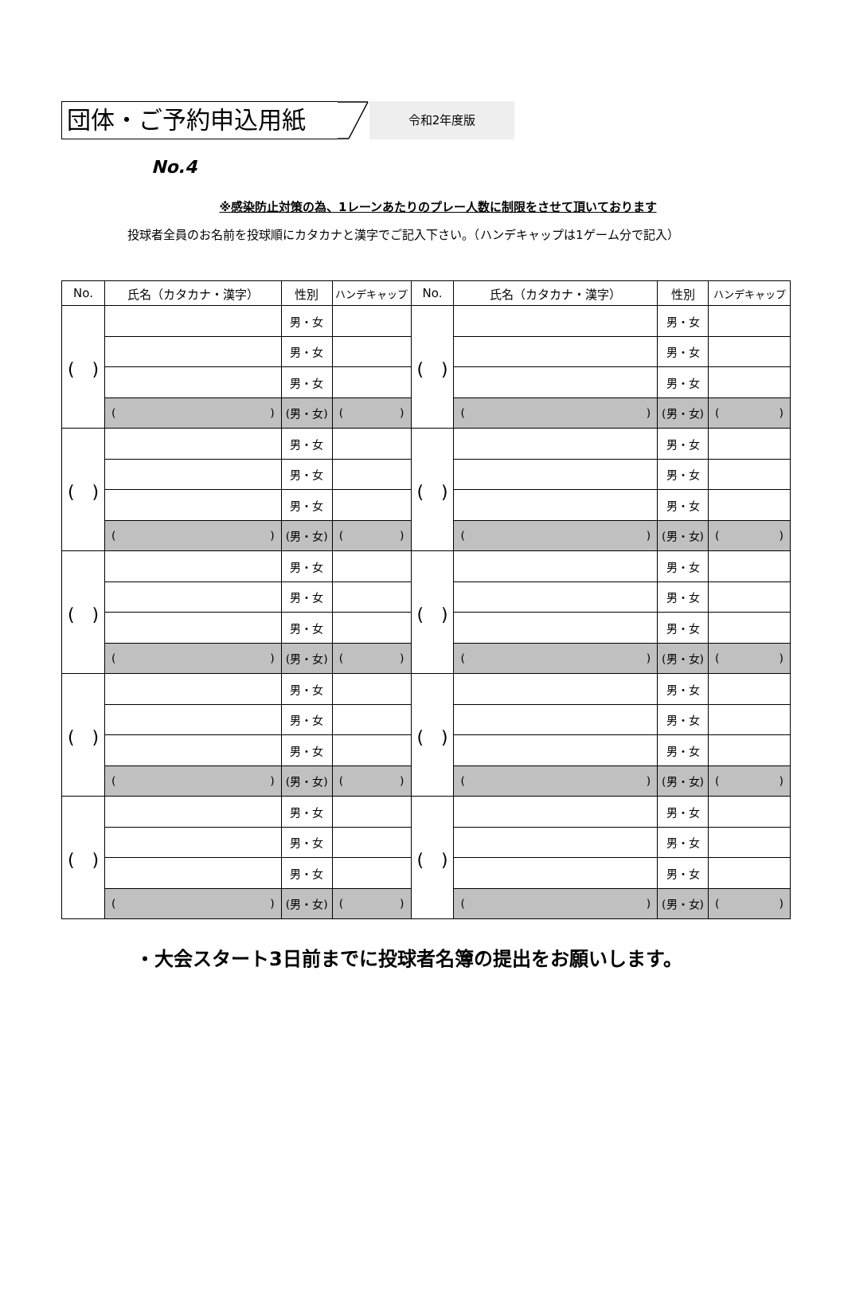団体・ご予約申込用紙
令和2年度版
No.4
※感染防止対策の為、1レーンあたりのプレー人数に制限をさせて頂いております
投球者全員のお名前を投球順にカタカナと漢字でご記入下さい。（ハンデキャップは1ゲーム分で記入）
| No. | 氏名（カタカナ・漢字） | 性別 | ハンデキャップ | No. | 氏名（カタカナ・漢字） | 性別 | ハンデキャップ |
| --- | --- | --- | --- | --- | --- | --- | --- |
| ( ) | | 男・女 | | ( ) | | 男・女 | |
| | | 男・女 | | | | 男・女 | |
| | | 男・女 | | | | 男・女 | |
| | ( ) | (男・女) | ( ) | | ( ) | (男・女) | ( ) |
| ( ) | | 男・女 | | ( ) | | 男・女 | |
| | | 男・女 | | | | 男・女 | |
| | | 男・女 | | | | 男・女 | |
| | ( ) | (男・女) | ( ) | | ( ) | (男・女) | ( ) |
| ( ) | | 男・女 | | ( ) | | 男・女 | |
| | | 男・女 | | | | 男・女 | |
| | | 男・女 | | | | 男・女 | |
| | ( ) | (男・女) | ( ) | | ( ) | (男・女) | ( ) |
| ( ) | | 男・女 | | ( ) | | 男・女 | |
| | | 男・女 | | | | 男・女 | |
| | | 男・女 | | | | 男・女 | |
| | ( ) | (男・女) | ( ) | | ( ) | (男・女) | ( ) |
| ( ) | | 男・女 | | ( ) | | 男・女 | |
| | | 男・女 | | | | 男・女 | |
| | | 男・女 | | | | 男・女 | |
| | ( ) | (男・女) | ( ) | | ( ) | (男・女) | ( ) |
・大会スタート3日前までに投球者名簿の提出をお願いします。